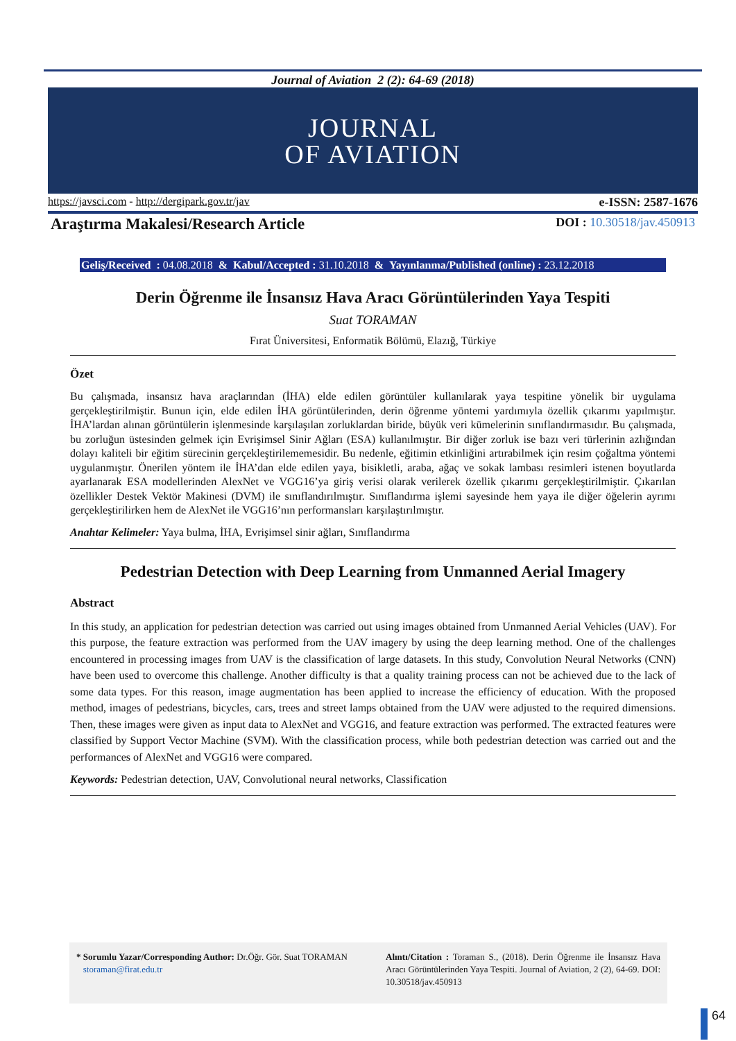Journal of Aviation 2 (2): 64-69 (2018)
JOURNAL
OF AVIATION
https://javsci.com - http://dergipark.gov.tr/jav e-ISSN: 2587-1676
Araştırma Makalesi/Research Article DOI : 10.30518/jav.450913
Geliş/Received : 04.08.2018 & Kabul/Accepted : 31.10.2018 & Yayınlanma/Published (online) : 23.12.2018
Derin Öğrenme ile İnsansız Hava Aracı Görüntülerinden Yaya Tespiti
Suat TORAMAN
Fırat Üniversitesi, Enformatik Bölümü, Elazığ, Türkiye
Özet
Bu çalışmada, insansız hava araçlarından (İHA) elde edilen görüntüler kullanılarak yaya tespitine yönelik bir uygulama gerçekleştirilmiştir. Bunun için, elde edilen İHA görüntülerinden, derin öğrenme yöntemi yardımıyla özellik çıkarımı yapılmıştır. İHA’lardan alınan görüntülerin işlenmesinde karşılaşılan zorluklardan biride, büyük veri kümelerinin sınıflandırmasıdır. Bu çalışmada, bu zorluğun üstesinden gelmek için Evrişimsel Sinir Ağları (ESA) kullanılmıştır. Bir diğer zorluk ise bazı veri türlerinin azlığından dolayı kaliteli bir eğitim sürecinin gerçekleştirilememesidir. Bu nedenle, eğitimin etkinliğini artırabilmek için resim çoğaltma yöntemi uygulanmıştır. Önerilen yöntem ile İHA’dan elde edilen yaya, bisikletli, araba, ağaç ve sokak lambası resimleri istenen boyutlarda ayarlanarak ESA modellerinden AlexNet ve VGG16’ya giriş verisi olarak verilerek özellik çıkarımı gerçekleştirilmiştir. Çıkarılan özellikler Destek Vektör Makinesi (DVM) ile sınıflandırılmıştır. Sınıflandırma işlemi sayesinde hem yaya ile diğer öğelerin ayrımı gerçekleştirilirken hem de AlexNet ile VGG16’nın performansları karşılaştırılmıştır.
Anahtar Kelimeler: Yaya bulma, İHA, Evrişimsel sinir ağları, Sınıflandırma
Pedestrian Detection with Deep Learning from Unmanned Aerial Imagery
Abstract
In this study, an application for pedestrian detection was carried out using images obtained from Unmanned Aerial Vehicles (UAV). For this purpose, the feature extraction was performed from the UAV imagery by using the deep learning method. One of the challenges encountered in processing images from UAV is the classification of large datasets. In this study, Convolution Neural Networks (CNN) have been used to overcome this challenge. Another difficulty is that a quality training process can not be achieved due to the lack of some data types. For this reason, image augmentation has been applied to increase the efficiency of education. With the proposed method, images of pedestrians, bicycles, cars, trees and street lamps obtained from the UAV were adjusted to the required dimensions. Then, these images were given as input data to AlexNet and VGG16, and feature extraction was performed. The extracted features were classified by Support Vector Machine (SVM). With the classification process, while both pedestrian detection was carried out and the performances of AlexNet and VGG16 were compared.
Keywords: Pedestrian detection, UAV, Convolutional neural networks, Classification
* Sorumlu Yazar/Corresponding Author: Dr.Öğr. Gör. Suat TORAMAN storaman@firat.edu.tr
Alıntı/Citation : Toraman S., (2018). Derin Öğrenme ile İnsansız Hava Aracı Görüntülerinden Yaya Tespiti. Journal of Aviation, 2 (2), 64-69. DOI: 10.30518/jav.450913
64